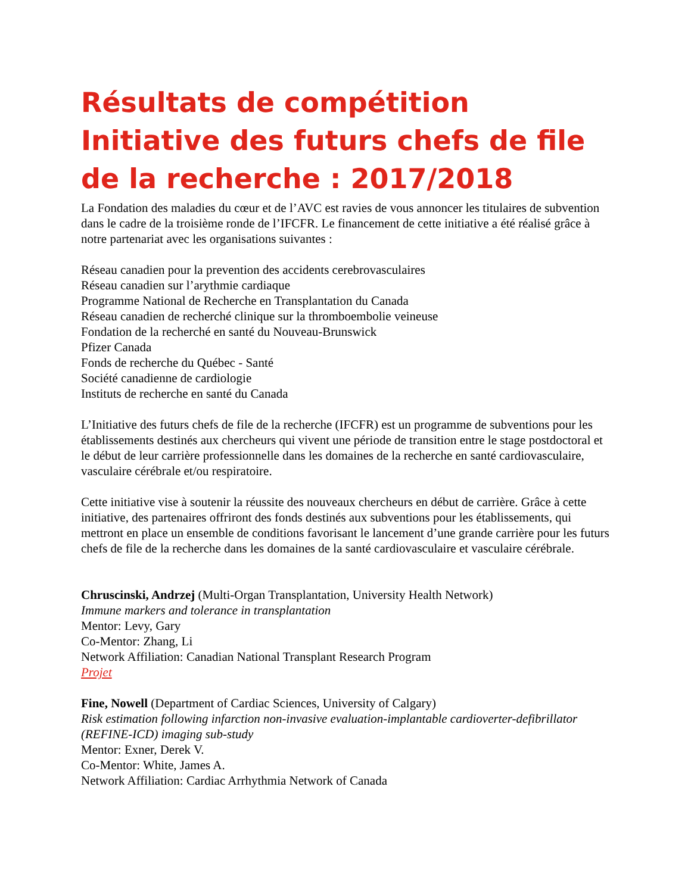Résultats de compétition Initiative des futurs chefs de file de la recherche : 2017/2018
La Fondation des maladies du cœur et de l’AVC est ravies de vous annoncer les titulaires de subvention dans le cadre de la troisième ronde de l’IFCFR. Le financement de cette initiative a été réalisé grâce à notre partenariat avec les organisations suivantes :
Réseau canadien pour la prevention des accidents cerebrovasculaires
Réseau canadien sur l’arythmie cardiaque
Programme National de Recherche en Transplantation du Canada
Réseau canadien de recherché clinique sur la thromboembolie veineuse
Fondation de la recherché en santé du Nouveau-Brunswick
Pfizer Canada
Fonds de recherche du Québec - Santé
Société canadienne de cardiologie
Instituts de recherche en santé du Canada
L’Initiative des futurs chefs de file de la recherche (IFCFR) est un programme de subventions pour les établissements destinés aux chercheurs qui vivent une période de transition entre le stage postdoctoral et le début de leur carrière professionnelle dans les domaines de la recherche en santé cardiovasculaire, vasculaire cérébrale et/ou respiratoire.
Cette initiative vise à soutenir la réussite des nouveaux chercheurs en début de carrière. Grâce à cette initiative, des partenaires offriront des fonds destinés aux subventions pour les établissements, qui mettront en place un ensemble de conditions favorisant le lancement d’une grande carrière pour les futurs chefs de file de la recherche dans les domaines de la santé cardiovasculaire et vasculaire cérébrale.
Chruscinski, Andrzej (Multi-Organ Transplantation, University Health Network)
Immune markers and tolerance in transplantation
Mentor: Levy, Gary
Co-Mentor: Zhang, Li
Network Affiliation: Canadian National Transplant Research Program
Projet
Fine, Nowell (Department of Cardiac Sciences, University of Calgary)
Risk estimation following infarction non-invasive evaluation-implantable cardioverter-defibrillator (REFINE-ICD) imaging sub-study
Mentor: Exner, Derek V.
Co-Mentor: White, James A.
Network Affiliation: Cardiac Arrhythmia Network of Canada